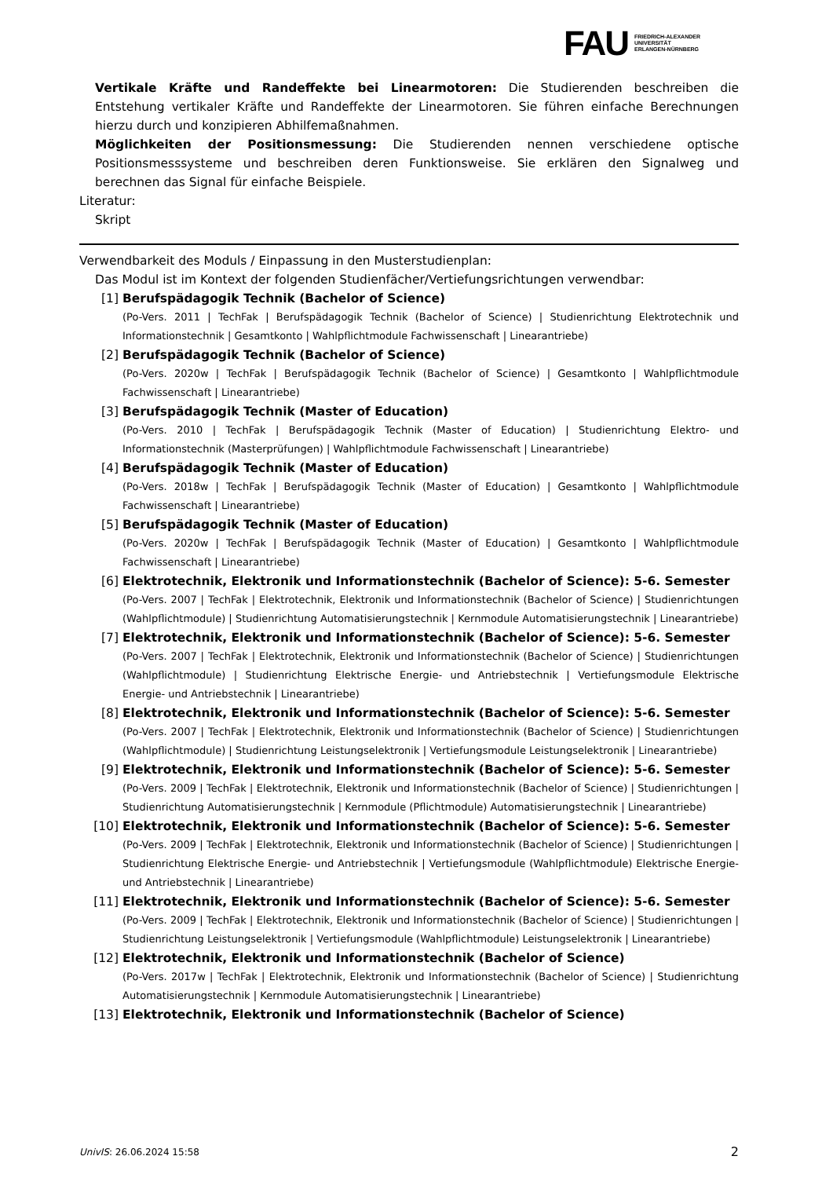FAU FRIEDRICH-ALEXANDER
UNIVERSITÄT
ERLANGEN-NÜRNBERG
Vertikale Kräfte und Randeffekte bei Linearmotoren: Die Studierenden beschreiben die Entstehung vertikaler Kräfte und Randeffekte der Linearmotoren. Sie führen einfache Berechnungen hierzu durch und konzipieren Abhilfemaßnahmen.
Möglichkeiten der Positionsmessung: Die Studierenden nennen verschiedene optische Positionsmesssysteme und beschreiben deren Funktionsweise. Sie erklären den Signalweg und berechnen das Signal für einfache Beispiele.
Literatur:
Skript
Verwendbarkeit des Moduls / Einpassung in den Musterstudienplan:
Das Modul ist im Kontext der folgenden Studienfächer/Vertiefungsrichtungen verwendbar:
[1] Berufspädagogik Technik (Bachelor of Science)
(Po-Vers. 2011 | TechFak | Berufspädagogik Technik (Bachelor of Science) | Studienrichtung Elektrotechnik und Informationstechnik | Gesamtkonto | Wahlpflichtmodule Fachwissenschaft | Linearantriebe)
[2] Berufspädagogik Technik (Bachelor of Science)
(Po-Vers. 2020w | TechFak | Berufspädagogik Technik (Bachelor of Science) | Gesamtkonto | Wahlpflichtmodule Fachwissenschaft | Linearantriebe)
[3] Berufspädagogik Technik (Master of Education)
(Po-Vers. 2010 | TechFak | Berufspädagogik Technik (Master of Education) | Studienrichtung Elektro- und Informationstechnik (Masterprüfungen) | Wahlpflichtmodule Fachwissenschaft | Linearantriebe)
[4] Berufspädagogik Technik (Master of Education)
(Po-Vers. 2018w | TechFak | Berufspädagogik Technik (Master of Education) | Gesamtkonto | Wahlpflichtmodule Fachwissenschaft | Linearantriebe)
[5] Berufspädagogik Technik (Master of Education)
(Po-Vers. 2020w | TechFak | Berufspädagogik Technik (Master of Education) | Gesamtkonto | Wahlpflichtmodule Fachwissenschaft | Linearantriebe)
[6] Elektrotechnik, Elektronik und Informationstechnik (Bachelor of Science): 5-6. Semester
(Po-Vers. 2007 | TechFak | Elektrotechnik, Elektronik und Informationstechnik (Bachelor of Science) | Studienrichtungen (Wahlpflichtmodule) | Studienrichtung Automatisierungstechnik | Kernmodule Automatisierungstechnik | Linearantriebe)
[7] Elektrotechnik, Elektronik und Informationstechnik (Bachelor of Science): 5-6. Semester
(Po-Vers. 2007 | TechFak | Elektrotechnik, Elektronik und Informationstechnik (Bachelor of Science) | Studienrichtungen (Wahlpflichtmodule) | Studienrichtung Elektrische Energie- und Antriebstechnik | Vertiefungsmodule Elektrische Energie- und Antriebstechnik | Linearantriebe)
[8] Elektrotechnik, Elektronik und Informationstechnik (Bachelor of Science): 5-6. Semester
(Po-Vers. 2007 | TechFak | Elektrotechnik, Elektronik und Informationstechnik (Bachelor of Science) | Studienrichtungen (Wahlpflichtmodule) | Studienrichtung Leistungselektronik | Vertiefungsmodule Leistungselektronik | Linearantriebe)
[9] Elektrotechnik, Elektronik und Informationstechnik (Bachelor of Science): 5-6. Semester
(Po-Vers. 2009 | TechFak | Elektrotechnik, Elektronik und Informationstechnik (Bachelor of Science) | Studienrichtungen | Studienrichtung Automatisierungstechnik | Kernmodule (Pflichtmodule) Automatisierungstechnik | Linearantriebe)
[10] Elektrotechnik, Elektronik und Informationstechnik (Bachelor of Science): 5-6. Semester
(Po-Vers. 2009 | TechFak | Elektrotechnik, Elektronik und Informationstechnik (Bachelor of Science) | Studienrichtungen | Studienrichtung Elektrische Energie- und Antriebstechnik | Vertiefungsmodule (Wahlpflichtmodule) Elektrische Energie- und Antriebstechnik | Linearantriebe)
[11] Elektrotechnik, Elektronik und Informationstechnik (Bachelor of Science): 5-6. Semester
(Po-Vers. 2009 | TechFak | Elektrotechnik, Elektronik und Informationstechnik (Bachelor of Science) | Studienrichtungen | Studienrichtung Leistungselektronik | Vertiefungsmodule (Wahlpflichtmodule) Leistungselektronik | Linearantriebe)
[12] Elektrotechnik, Elektronik und Informationstechnik (Bachelor of Science)
(Po-Vers. 2017w | TechFak | Elektrotechnik, Elektronik und Informationstechnik (Bachelor of Science) | Studienrichtung Automatisierungstechnik | Kernmodule Automatisierungstechnik | Linearantriebe)
[13] Elektrotechnik, Elektronik und Informationstechnik (Bachelor of Science)
UnivIS: 26.06.2024 15:58 2